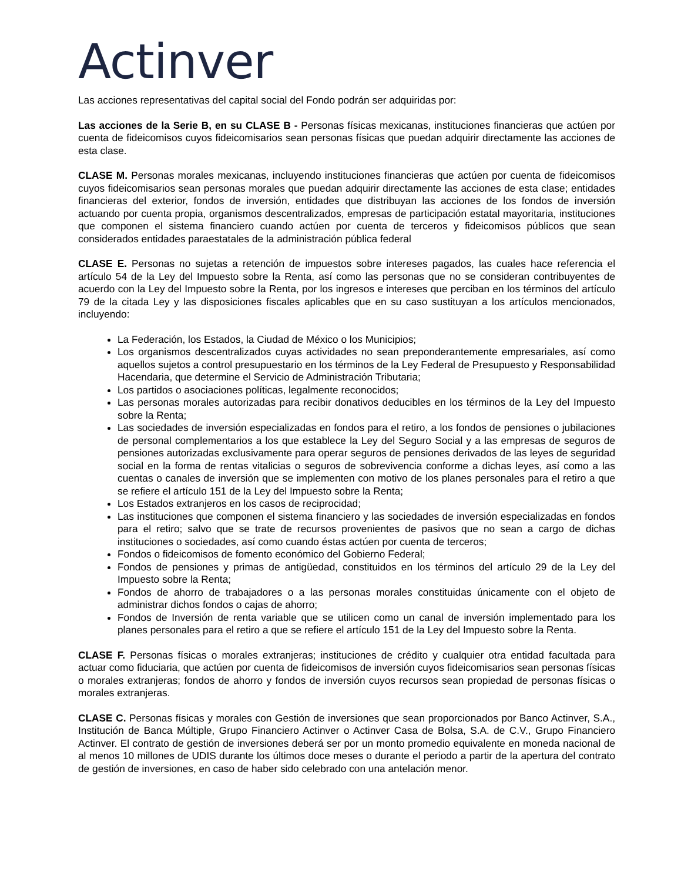Actinver
Las acciones representativas del capital social del Fondo podrán ser adquiridas por:
Las acciones de la Serie B, en su CLASE B - Personas físicas mexicanas, instituciones financieras que actúen por cuenta de fideicomisos cuyos fideicomisarios sean personas físicas que puedan adquirir directamente las acciones de esta clase.
CLASE M. Personas morales mexicanas, incluyendo instituciones financieras que actúen por cuenta de fideicomisos cuyos fideicomisarios sean personas morales que puedan adquirir directamente las acciones de esta clase; entidades financieras del exterior, fondos de inversión, entidades que distribuyan las acciones de los fondos de inversión actuando por cuenta propia, organismos descentralizados, empresas de participación estatal mayoritaria, instituciones que componen el sistema financiero cuando actúen por cuenta de terceros y fideicomisos públicos que sean considerados entidades paraestatales de la administración pública federal
CLASE E. Personas no sujetas a retención de impuestos sobre intereses pagados, las cuales hace referencia el artículo 54 de la Ley del Impuesto sobre la Renta, así como las personas que no se consideran contribuyentes de acuerdo con la Ley del Impuesto sobre la Renta, por los ingresos e intereses que perciban en los términos del artículo 79 de la citada Ley y las disposiciones fiscales aplicables que en su caso sustituyan a los artículos mencionados, incluyendo:
La Federación, los Estados, la Ciudad de México o los Municipios;
Los organismos descentralizados cuyas actividades no sean preponderantemente empresariales, así como aquellos sujetos a control presupuestario en los términos de la Ley Federal de Presupuesto y Responsabilidad Hacendaria, que determine el Servicio de Administración Tributaria;
Los partidos o asociaciones políticas, legalmente reconocidos;
Las personas morales autorizadas para recibir donativos deducibles en los términos de la Ley del Impuesto sobre la Renta;
Las sociedades de inversión especializadas en fondos para el retiro, a los fondos de pensiones o jubilaciones de personal complementarios a los que establece la Ley del Seguro Social y a las empresas de seguros de pensiones autorizadas exclusivamente para operar seguros de pensiones derivados de las leyes de seguridad social en la forma de rentas vitalicias o seguros de sobrevivencia conforme a dichas leyes, así como a las cuentas o canales de inversión que se implementen con motivo de los planes personales para el retiro a que se refiere el artículo 151 de la Ley del Impuesto sobre la Renta;
Los Estados extranjeros en los casos de reciprocidad;
Las instituciones que componen el sistema financiero y las sociedades de inversión especializadas en fondos para el retiro; salvo que se trate de recursos provenientes de pasivos que no sean a cargo de dichas instituciones o sociedades, así como cuando éstas actúen por cuenta de terceros;
Fondos o fideicomisos de fomento económico del Gobierno Federal;
Fondos de pensiones y primas de antigüedad, constituidos en los términos del artículo 29 de la Ley del Impuesto sobre la Renta;
Fondos de ahorro de trabajadores o a las personas morales constituidas únicamente con el objeto de administrar dichos fondos o cajas de ahorro;
Fondos de Inversión de renta variable que se utilicen como un canal de inversión implementado para los planes personales para el retiro a que se refiere el artículo 151 de la Ley del Impuesto sobre la Renta.
CLASE F. Personas físicas o morales extranjeras; instituciones de crédito y cualquier otra entidad facultada para actuar como fiduciaria, que actúen por cuenta de fideicomisos de inversión cuyos fideicomisarios sean personas físicas o morales extranjeras; fondos de ahorro y fondos de inversión cuyos recursos sean propiedad de personas físicas o morales extranjeras.
CLASE C. Personas físicas y morales con Gestión de inversiones que sean proporcionados por Banco Actinver, S.A., Institución de Banca Múltiple, Grupo Financiero Actinver o Actinver Casa de Bolsa, S.A. de C.V., Grupo Financiero Actinver. El contrato de gestión de inversiones deberá ser por un monto promedio equivalente en moneda nacional de al menos 10 millones de UDIS durante los últimos doce meses o durante el periodo a partir de la apertura del contrato de gestión de inversiones, en caso de haber sido celebrado con una antelación menor.